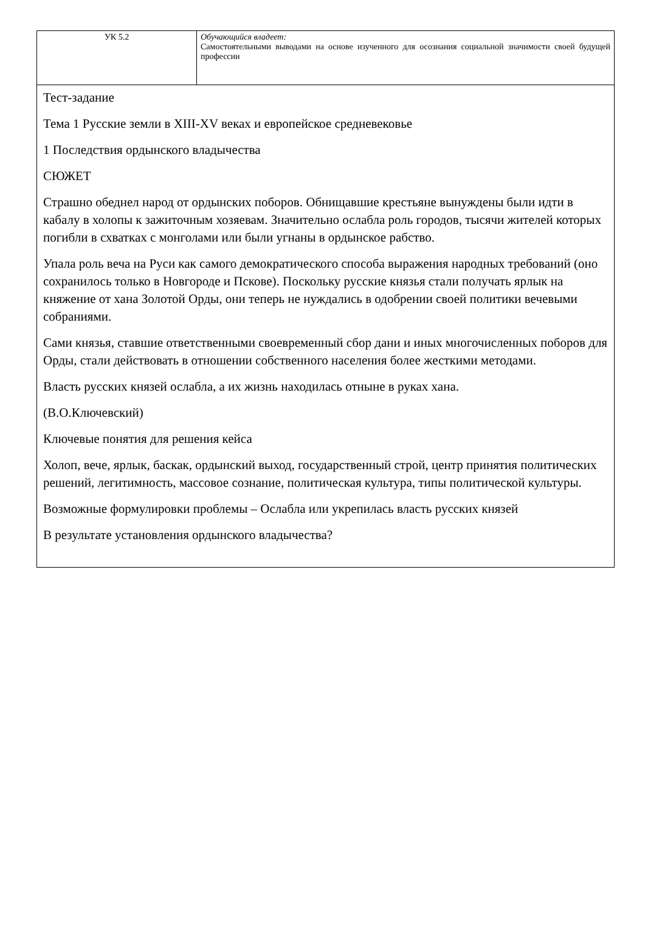| УК 5.2 | Обучающийся владеет: Самостоятельными выводами на основе изученного для осознания социальной значимости своей будущей профессии |
| Тест-задание Тема 1 Русские земли в XIII-XV веках и европейское средневековье 1 Последствия ордынского владычества СЮЖЕТ Страшно обеднел народ от ордынских поборов. Обнищавшие крестьяне вынуждены были идти в кабалу в холопы к зажиточным хозяевам. Значительно ослабла роль городов, тысячи жителей которых погибли в схватках с монголами или были угнаны в ордынское рабство. Упала роль веча на Руси как самого демократического способа выражения народных требований (оно сохранилось только в Новгороде и Пскове). Поскольку русские князья стали получать ярлык на княжение от хана Золотой Орды, они теперь не нуждались в одобрении своей политики вечевыми собраниями. Сами князья, ставшие ответственными своевременный сбор дани и иных многочисленных поборов для Орды, стали действовать в отношении собственного населения более жесткими методами. Власть русских князей ослабла, а их жизнь находилась отныне в руках хана. (В.О.Ключевский) Ключевые понятия для решения кейса Холоп, вече, ярлык, баскак, ордынский выход, государственный строй, центр принятия политических решений, легитимность, массовое сознание, политическая культура, типы политической культуры. Возможные формулировки проблемы – Ослабла или укрепилась власть русских князей В результате установления ордынского владычества? | |